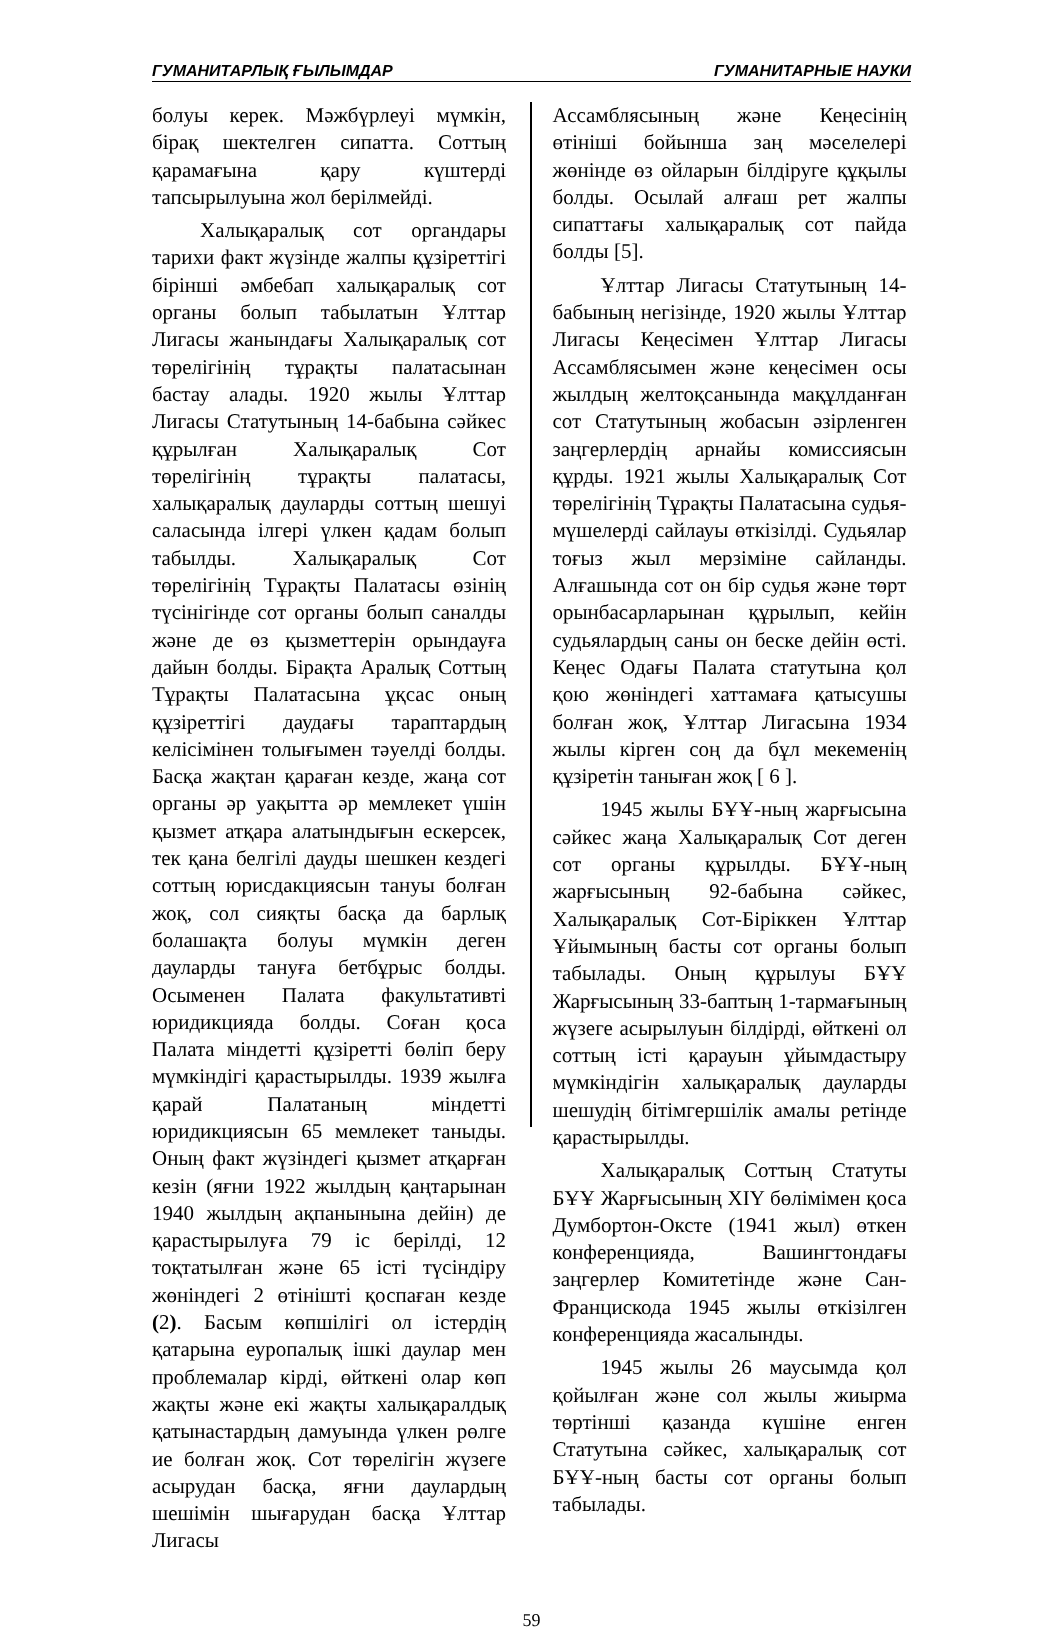ГУМАНИТАРЛЫҚ ҒЫЛЫМДАР ГУМАНИТАРНЫЕ НАУКИ
болуы керек. Мәжбүрлеуі мүмкін, бірақ шектелген сипатта. Соттың қарамағына қару күштерді тапсырылуына жол берілмейді.
Халықаралық сот органдары тарихи факт жүзінде жалпы құзіреттігі бірінші әмбебап халықаралық сот органы болып табылатын Ұлттар Лигасы жанындағы Халықаралық сот төрелігінің тұрақты палатасынан бастау алады. 1920 жылы Ұлттар Лигасы Статутының 14-бабына сәйкес құрылған Халықаралық Сот төрелігінің тұрақты палатасы, халықаралық дауларды соттың шешуі саласында ілгері үлкен қадам болып табылды. Халықаралық Сот төрелігінің Тұрақты Палатасы өзінің түсінігінде сот органы болып саналды және де өз қызметтерін орындауға дайын болды. Бірақта Аралық Соттың Тұрақты Палатасына ұқсас оның құзіреттігі даудағы тараптардың келісімінен толығымен тәуелді болды. Басқа жақтан қараған кезде, жаңа сот органы әр уақытта әр мемлекет үшін қызмет атқара алатындығын ескерсек, тек қана белгілі дауды шешкен кездегі соттың юрисдакциясын тануы болған жоқ, сол сияқты басқа да барлық болашақта болуы мүмкін деген дауларды тануға бетбұрыс болды. Осыменен Палата факультативті юридикцияда болды. Соған қоса Палата міндетті құзіретті бөліп беру мүмкіндігі қарастырылды. 1939 жылға қарай Палатаның міндетті юридикциясын 65 мемлекет таныды. Оның факт жүзіндегі қызмет атқарған кезін (яғни 1922 жылдың қаңтарынан 1940 жылдың ақпанынына дейін) де қарастырылуға 79 іс берілді, 12 тоқтатылған және 65 істі түсіндіру жөніндегі 2 өтінішті қоспаған кезде (2). Басым көпшілігі ол істердің қатарына еуропалық ішкі даулар мен проблемалар кірді, өйткені олар көп жақты және екі жақты халықаралдық қатынастардың дамуында үлкен рөлге ие болған жоқ. Сот төрелігін жүзеге асырудан басқа, яғни даулардың шешімін шығарудан басқа Ұлттар Лигасы
Ассамблясының және Кеңесінің өтініші бойынша заң мәселелері жөнінде өз ойларын білдіруге құқылы болды. Осылай алғаш рет жалпы сипаттағы халықаралық сот пайда болды [5].
Ұлттар Лигасы Статутының 14-бабының негізінде, 1920 жылы Ұлттар Лигасы Кеңесімен Ұлттар Лигасы Ассамблясымен және кеңесімен осы жылдың желтоқсанында мақұлданған сот Статутының жобасын әзірленген заңгерлердің арнайы комиссиясын құрды. 1921 жылы Халықаралық Сот төрелігінің Тұрақты Палатасына судья-мүшелерді сайлауы өткізілді. Судьялар тоғыз жыл мерзіміне сайланды. Алғашында сот он бір судья және төрт орынбасарларынан құрылып, кейін судьялардың саны он беске дейін өсті. Кеңес Одағы Палата статутына қол қою жөніндегі хаттамаға қатысушы болған жоқ, Ұлттар Лигасына 1934 жылы кірген соң да бұл мекеменің құзіретін таныған жоқ [ 6 ].
1945 жылы БҰҰ-ның жарғысына сәйкес жаңа Халықаралық Сот деген сот органы құрылды. БҰҰ-ның жарғысының 92-бабына сәйкес, Халықаралық Сот-Біріккен Ұлттар Ұйымының басты сот органы болып табылады. Оның құрылуы БҰҰ Жарғысының 33-баптың 1-тармағының жүзеге асырылуын білдірді, өйткені ол соттың істі қарауын ұйымдастыру мүмкіндігін халықаралық дауларды шешудің бітімгершілік амалы ретінде қарастырылды.
Халықаралық Соттың Статуты БҰҰ Жарғысының XIY бөлімімен қоса Думбортон-Оксте (1941 жыл) өткен конференцияда, Вашингтондағы заңгерлер Комитетінде және Сан-Францискода 1945 жылы өткізілген конференцияда жасалынды.
1945 жылы 26 маусымда қол қойылған және сол жылы жиырма төртінші қазанда күшіне енген Статутына сәйкес, халықаралық сот БҰҰ-ның басты сот органы болып табылады.
59